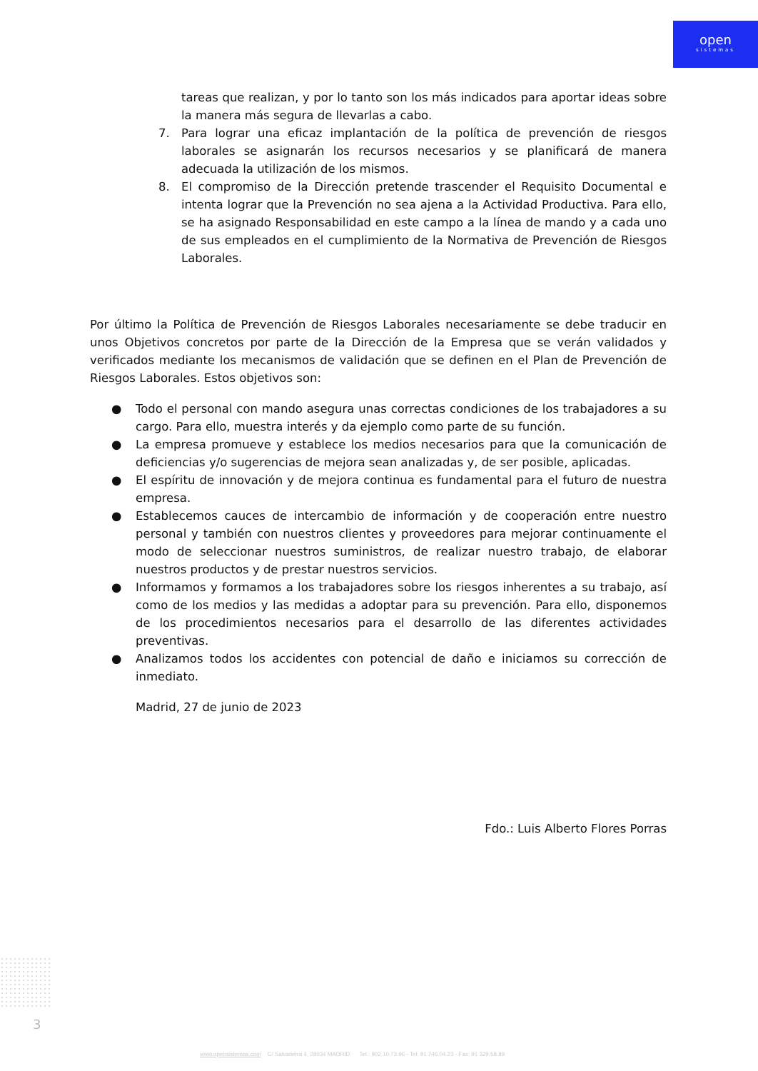open
sistemas
tareas que realizan, y por lo tanto son los más indicados para aportar ideas sobre la manera más segura de llevarlas a cabo.
7. Para lograr una eficaz implantación de la política de prevención de riesgos laborales se asignarán los recursos necesarios y se planificará de manera adecuada la utilización de los mismos.
8. El compromiso de la Dirección pretende trascender el Requisito Documental e intenta lograr que la Prevención no sea ajena a la Actividad Productiva. Para ello, se ha asignado Responsabilidad en este campo a la línea de mando y a cada uno de sus empleados en el cumplimiento de la Normativa de Prevención de Riesgos Laborales.
Por último la Política de Prevención de Riesgos Laborales necesariamente se debe traducir en unos Objetivos concretos por parte de la Dirección de la Empresa que se verán validados y verificados mediante los mecanismos de validación que se definen en el Plan de Prevención de Riesgos Laborales. Estos objetivos son:
● Todo el personal con mando asegura unas correctas condiciones de los trabajadores a su cargo. Para ello, muestra interés y da ejemplo como parte de su función.
● La empresa promueve y establece los medios necesarios para que la comunicación de deficiencias y/o sugerencias de mejora sean analizadas y, de ser posible, aplicadas.
● El espíritu de innovación y de mejora continua es fundamental para el futuro de nuestra empresa.
● Establecemos cauces de intercambio de información y de cooperación entre nuestro personal y también con nuestros clientes y proveedores para mejorar continuamente el modo de seleccionar nuestros suministros, de realizar nuestro trabajo, de elaborar nuestros productos y de prestar nuestros servicios.
● Informamos y formamos a los trabajadores sobre los riesgos inherentes a su trabajo, así como de los medios y las medidas a adoptar para su prevención. Para ello, disponemos de los procedimientos necesarios para el desarrollo de las diferentes actividades preventivas.
● Analizamos todos los accidentes con potencial de daño e iniciamos su corrección de inmediato.
Madrid, 27 de junio de 2023
Fdo.: Luis Alberto Flores Porras
3
www.opensistemas.com C/ Salvatierra 4, 28034 MADRID Tel.: 902.10.73.96 - Tel: 91 746.04.23 - Fax: 91 329.58.89